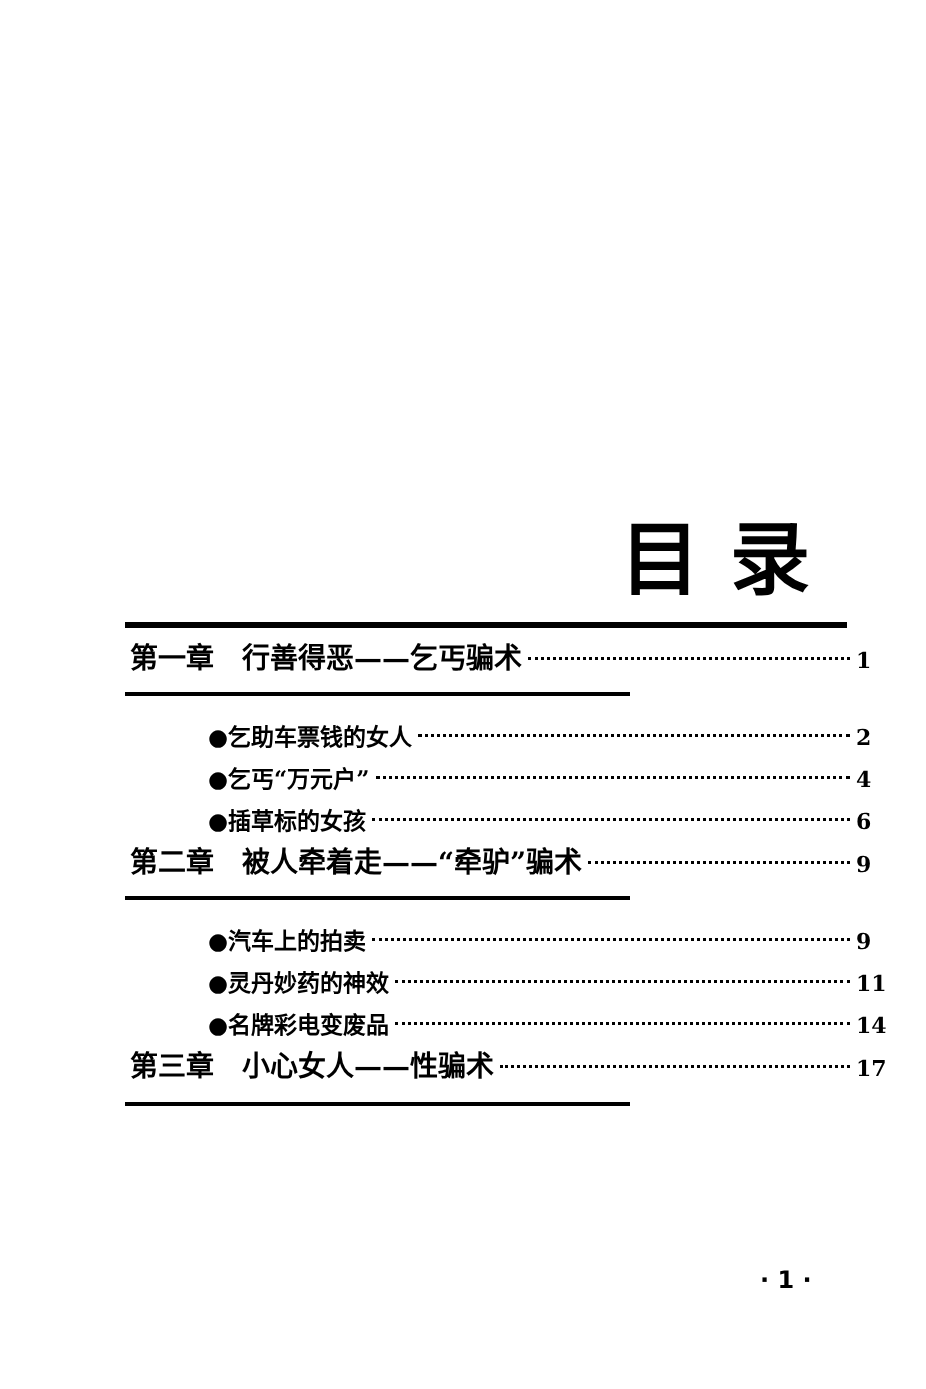目录
第一章　行善得恶——乞丐骗术 1
●乞助车票钱的女人 2
●乞丐“万元户” 4
●插草标的女孩 6
第二章　被人牵着走——“牵驴”骗术 9
●汽车上的拍卖 9
●灵丹妙药的神效 11
●名牌彩电变废品 14
第三章　小心女人——性骗术 17
· 1 ·